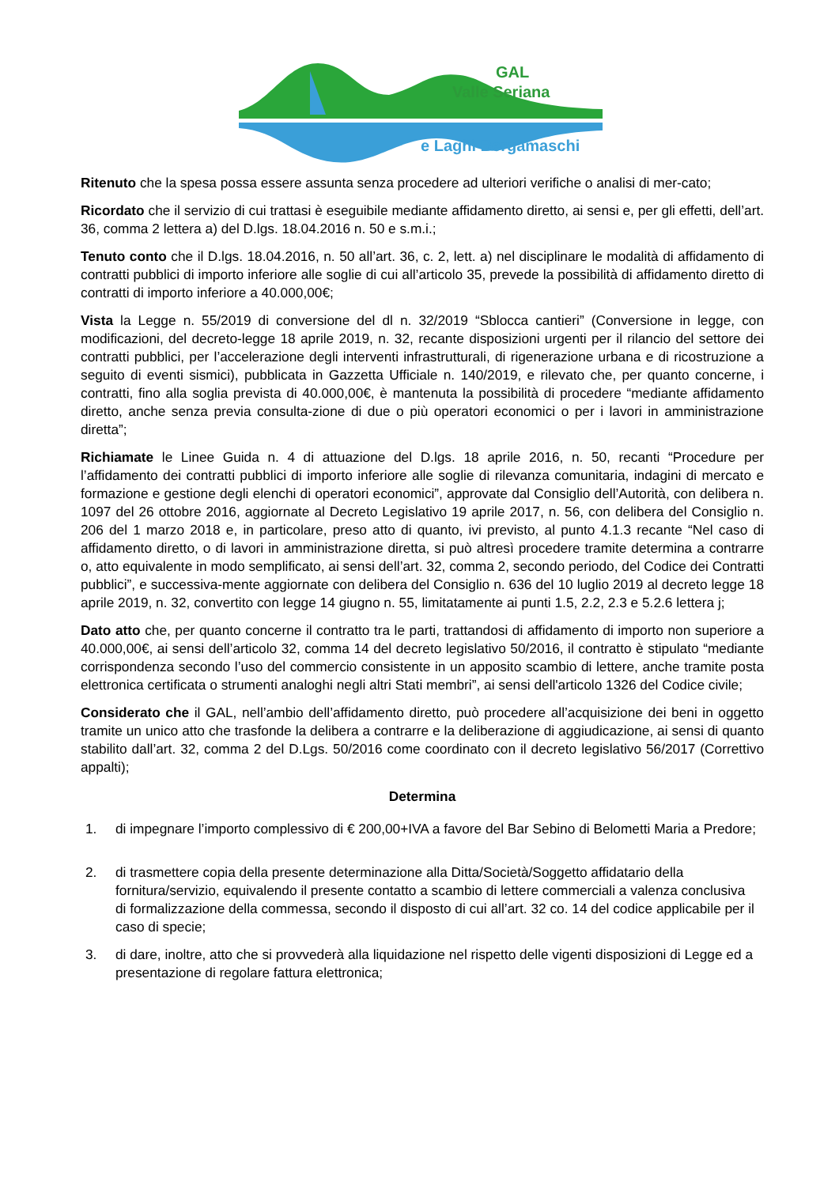GAL
Valle Seriana
e Laghi Bergamaschi
Ritenuto che la spesa possa essere assunta senza procedere ad ulteriori verifiche o analisi di mer-cato;
Ricordato che il servizio di cui trattasi è eseguibile mediante affidamento diretto, ai sensi e, per gli effetti, dell’art. 36, comma 2 lettera a) del D.lgs. 18.04.2016 n. 50 e s.m.i.;
Tenuto conto che il D.lgs. 18.04.2016, n. 50 all’art. 36, c. 2, lett. a) nel disciplinare le modalità di affidamento di contratti pubblici di importo inferiore alle soglie di cui all’articolo 35, prevede la possibilità di affidamento diretto di contratti di importo inferiore a 40.000,00€;
Vista la Legge n. 55/2019 di conversione del dl n. 32/2019 “Sblocca cantieri” (Conversione in legge, con modificazioni, del decreto-legge 18 aprile 2019, n. 32, recante disposizioni urgenti per il rilancio del settore dei contratti pubblici, per l’accelerazione degli interventi infrastrutturali, di rigenerazione urbana e di ricostruzione a seguito di eventi sismici), pubblicata in Gazzetta Ufficiale n. 140/2019, e rilevato che, per quanto concerne, i contratti, fino alla soglia prevista di 40.000,00€, è mantenuta la possibilità di procedere “mediante affidamento diretto, anche senza previa consulta-zione di due o più operatori economici o per i lavori in amministrazione diretta”;
Richiamate le Linee Guida n. 4 di attuazione del D.lgs. 18 aprile 2016, n. 50, recanti “Procedure per l’affidamento dei contratti pubblici di importo inferiore alle soglie di rilevanza comunitaria, indagini di mercato e formazione e gestione degli elenchi di operatori economici”, approvate dal Consiglio dell’Autorità, con delibera n. 1097 del 26 ottobre 2016, aggiornate al Decreto Legislativo 19 aprile 2017, n. 56, con delibera del Consiglio n. 206 del 1 marzo 2018 e, in particolare, preso atto di quanto, ivi previsto, al punto 4.1.3 recante “Nel caso di affidamento diretto, o di lavori in amministrazione diretta, si può altresì procedere tramite determina a contrarre o, atto equivalente in modo semplificato, ai sensi dell’art. 32, comma 2, secondo periodo, del Codice dei Contratti pubblici”, e successiva-mente aggiornate con delibera del Consiglio n. 636 del 10 luglio 2019 al decreto legge 18 aprile 2019, n. 32, convertito con legge 14 giugno n. 55, limitatamente ai punti 1.5, 2.2, 2.3 e 5.2.6 lettera j;
Dato atto che, per quanto concerne il contratto tra le parti, trattandosi di affidamento di importo non superiore a 40.000,00€, ai sensi dell’articolo 32, comma 14 del decreto legislativo 50/2016, il contratto è stipulato “mediante corrispondenza secondo l’uso del commercio consistente in un apposito scambio di lettere, anche tramite posta elettronica certificata o strumenti analoghi negli altri Stati membri”, ai sensi dell'articolo 1326 del Codice civile;
Considerato che il GAL, nell’ambio dell’affidamento diretto, può procedere all’acquisizione dei beni in oggetto tramite un unico atto che trasfonde la delibera a contrarre e la deliberazione di aggiudicazione, ai sensi di quanto stabilito dall’art. 32, comma 2 del D.Lgs. 50/2016 come coordinato con il decreto legislativo 56/2017 (Correttivo appalti);
Determina
1. di impegnare l’importo complessivo di € 200,00+IVA a favore del Bar Sebino di Belometti Maria a Predore;
2. di trasmettere copia della presente determinazione alla Ditta/Società/Soggetto affidatario della fornitura/servizio, equivalendo il presente contatto a scambio di lettere commerciali a valenza conclusiva di formalizzazione della commessa, secondo il disposto di cui all’art. 32 co. 14 del codice applicabile per il caso di specie;
3. di dare, inoltre, atto che si provvederà alla liquidazione nel rispetto delle vigenti disposizioni di Legge ed a presentazione di regolare fattura elettronica;